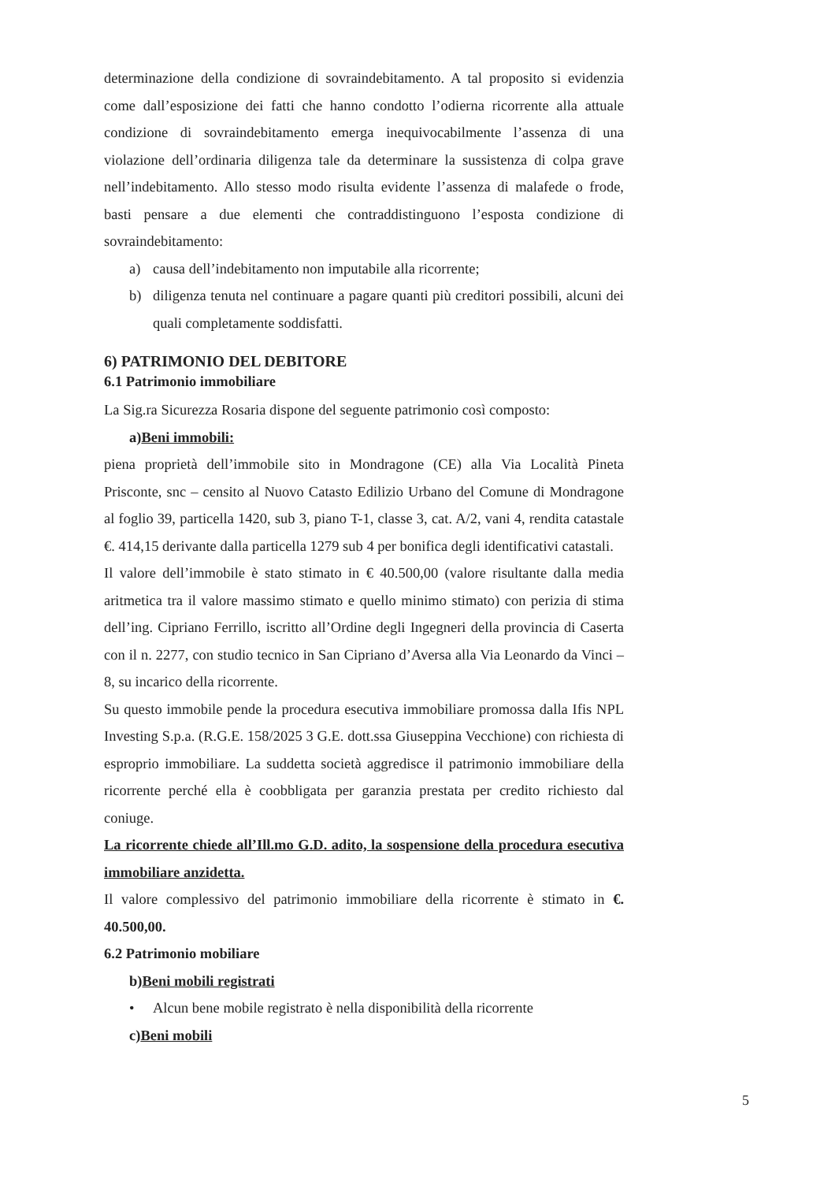determinazione della condizione di sovraindebitamento. A tal proposito si evidenzia come dall’esposizione dei fatti che hanno condotto l’odierna ricorrente alla attuale condizione di sovraindebitamento emerga inequivocabilmente l’assenza di una violazione dell’ordinaria diligenza tale da determinare la sussistenza di colpa grave nell’indebitamento. Allo stesso modo risulta evidente l’assenza di malafede o frode, basti pensare a due elementi che contraddistinguono l’esposta condizione di sovraindebitamento:
a) causa dell’indebitamento non imputabile alla ricorrente;
b)
diligenza tenuta nel continuare a pagare quanti più creditori possibili, alcuni dei quali completamente soddisfatti.
6) PATRIMONIO DEL DEBITORE
6.1 Patrimonio immobiliare
La Sig.ra Sicurezza Rosaria dispone del seguente patrimonio così composto:
a) Beni immobili:
piena proprietà dell’immobile sito in Mondragone (CE) alla Via Località Pineta Prisconte, snc – censito al Nuovo Catasto Edilizio Urbano del Comune di Mondragone al foglio 39, particella 1420, sub 3, piano T-1, classe 3, cat. A/2, vani 4, rendita catastale €. 414,15 derivante dalla particella 1279 sub 4 per bonifica degli identificativi catastali.
Il valore dell’immobile è stato stimato in € 40.500,00 (valore risultante dalla media aritmetica tra il valore massimo stimato e quello minimo stimato) con perizia di stima dell’ing. Cipriano Ferrillo, iscritto all’Ordine degli Ingegneri della provincia di Caserta con il n. 2277, con studio tecnico in San Cipriano d’Aversa alla Via Leonardo da Vinci – 8, su incarico della ricorrente.
Su questo immobile pende la procedura esecutiva immobiliare promossa dalla Ifis NPL Investing S.p.a. (R.G.E. 158/2025 3 G.E. dott.ssa Giuseppina Vecchione) con richiesta di esproprio immobiliare. La suddetta società aggredisce il patrimonio immobiliare della ricorrente perché ella è coobbligata per garanzia prestata per credito richiesto dal coniuge.
La ricorrente chiede all’Ill.mo G.D. adito, la sospensione della procedura esecutiva immobiliare anzidetta.
Il valore complessivo del patrimonio immobiliare della ricorrente è stimato in €. 40.500,00.
6.2 Patrimonio mobiliare
b) Beni mobili registrati
• Alcun bene mobile registrato è nella disponibilità della ricorrente
c) Beni mobili
5